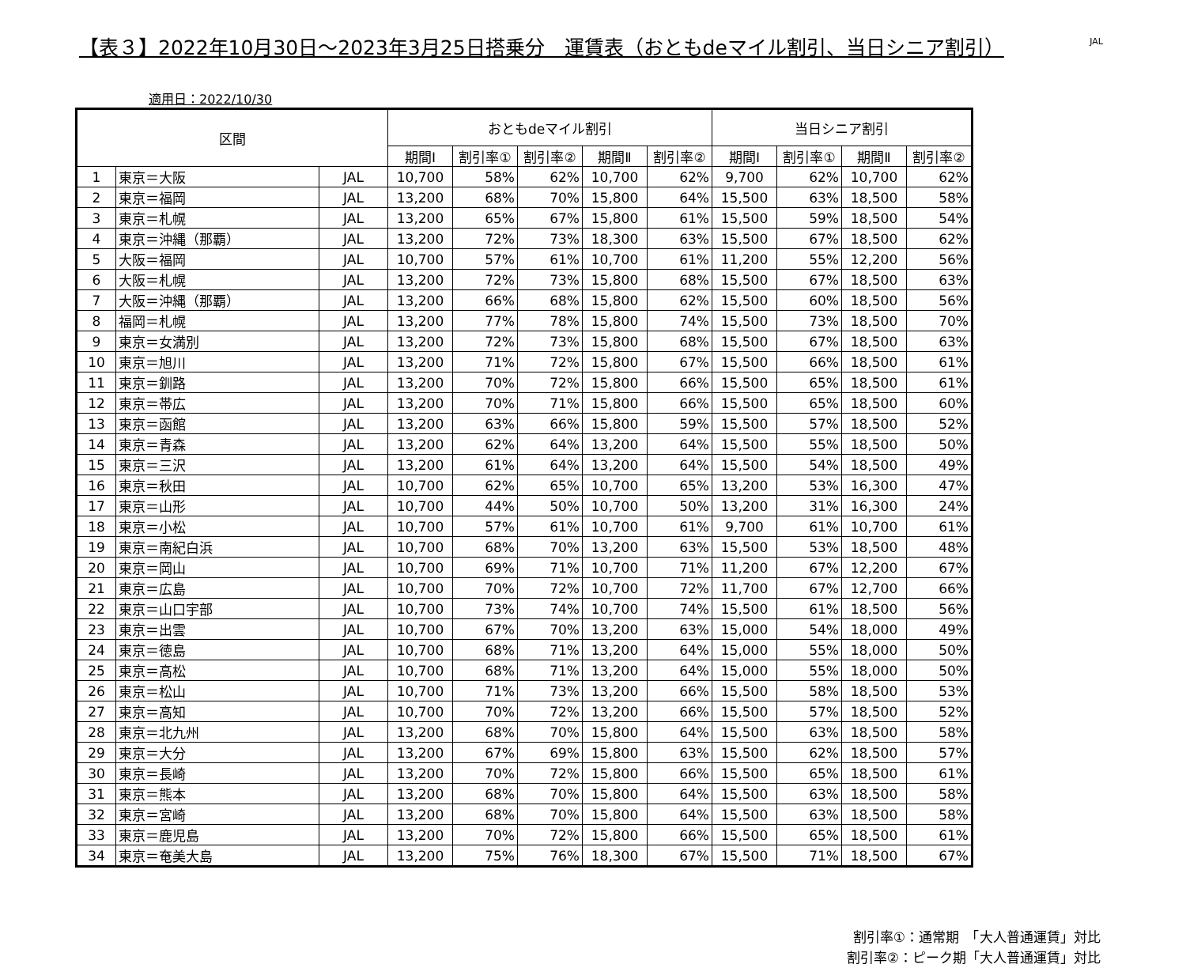【表３】2022年10月30日～2023年3月25日搭乗分　運賃表（おともdeマイル割引、当日シニア割引）
JAL
適用日：2022/10/30
| 区間 | | | おともdeマイル割引 | | | | | 当日シニア割引 | | | |
| --- | --- | --- | --- | --- | --- | --- | --- | --- | --- | --- | --- |
| | | | 期間Ⅰ | 割引率① | 割引率② | 期間Ⅱ | 割引率② | 期間Ⅰ | 割引率① | 期間Ⅱ | 割引率② |
| 1 | 東京＝大阪 | JAL | 10,700 | 58% | 62% | 10,700 | 62% | 9,700 | 62% | 10,700 | 62% |
| 2 | 東京＝福岡 | JAL | 13,200 | 68% | 70% | 15,800 | 64% | 15,500 | 63% | 18,500 | 58% |
| 3 | 東京＝札幌 | JAL | 13,200 | 65% | 67% | 15,800 | 61% | 15,500 | 59% | 18,500 | 54% |
| 4 | 東京＝沖縄（那覇） | JAL | 13,200 | 72% | 73% | 18,300 | 63% | 15,500 | 67% | 18,500 | 62% |
| 5 | 大阪＝福岡 | JAL | 10,700 | 57% | 61% | 10,700 | 61% | 11,200 | 55% | 12,200 | 56% |
| 6 | 大阪＝札幌 | JAL | 13,200 | 72% | 73% | 15,800 | 68% | 15,500 | 67% | 18,500 | 63% |
| 7 | 大阪＝沖縄（那覇） | JAL | 13,200 | 66% | 68% | 15,800 | 62% | 15,500 | 60% | 18,500 | 56% |
| 8 | 福岡＝札幌 | JAL | 13,200 | 77% | 78% | 15,800 | 74% | 15,500 | 73% | 18,500 | 70% |
| 9 | 東京＝女満別 | JAL | 13,200 | 72% | 73% | 15,800 | 68% | 15,500 | 67% | 18,500 | 63% |
| 10 | 東京＝旭川 | JAL | 13,200 | 71% | 72% | 15,800 | 67% | 15,500 | 66% | 18,500 | 61% |
| 11 | 東京＝釧路 | JAL | 13,200 | 70% | 72% | 15,800 | 66% | 15,500 | 65% | 18,500 | 61% |
| 12 | 東京＝帯広 | JAL | 13,200 | 70% | 71% | 15,800 | 66% | 15,500 | 65% | 18,500 | 60% |
| 13 | 東京＝函館 | JAL | 13,200 | 63% | 66% | 15,800 | 59% | 15,500 | 57% | 18,500 | 52% |
| 14 | 東京＝青森 | JAL | 13,200 | 62% | 64% | 13,200 | 64% | 15,500 | 55% | 18,500 | 50% |
| 15 | 東京＝三沢 | JAL | 13,200 | 61% | 64% | 13,200 | 64% | 15,500 | 54% | 18,500 | 49% |
| 16 | 東京＝秋田 | JAL | 10,700 | 62% | 65% | 10,700 | 65% | 13,200 | 53% | 16,300 | 47% |
| 17 | 東京＝山形 | JAL | 10,700 | 44% | 50% | 10,700 | 50% | 13,200 | 31% | 16,300 | 24% |
| 18 | 東京＝小松 | JAL | 10,700 | 57% | 61% | 10,700 | 61% | 9,700 | 61% | 10,700 | 61% |
| 19 | 東京＝南紀白浜 | JAL | 10,700 | 68% | 70% | 13,200 | 63% | 15,500 | 53% | 18,500 | 48% |
| 20 | 東京＝岡山 | JAL | 10,700 | 69% | 71% | 10,700 | 71% | 11,200 | 67% | 12,200 | 67% |
| 21 | 東京＝広島 | JAL | 10,700 | 70% | 72% | 10,700 | 72% | 11,700 | 67% | 12,700 | 66% |
| 22 | 東京＝山口宇部 | JAL | 10,700 | 73% | 74% | 10,700 | 74% | 15,500 | 61% | 18,500 | 56% |
| 23 | 東京＝出雲 | JAL | 10,700 | 67% | 70% | 13,200 | 63% | 15,000 | 54% | 18,000 | 49% |
| 24 | 東京＝徳島 | JAL | 10,700 | 68% | 71% | 13,200 | 64% | 15,000 | 55% | 18,000 | 50% |
| 25 | 東京＝高松 | JAL | 10,700 | 68% | 71% | 13,200 | 64% | 15,000 | 55% | 18,000 | 50% |
| 26 | 東京＝松山 | JAL | 10,700 | 71% | 73% | 13,200 | 66% | 15,500 | 58% | 18,500 | 53% |
| 27 | 東京＝高知 | JAL | 10,700 | 70% | 72% | 13,200 | 66% | 15,500 | 57% | 18,500 | 52% |
| 28 | 東京＝北九州 | JAL | 13,200 | 68% | 70% | 15,800 | 64% | 15,500 | 63% | 18,500 | 58% |
| 29 | 東京＝大分 | JAL | 13,200 | 67% | 69% | 15,800 | 63% | 15,500 | 62% | 18,500 | 57% |
| 30 | 東京＝長崎 | JAL | 13,200 | 70% | 72% | 15,800 | 66% | 15,500 | 65% | 18,500 | 61% |
| 31 | 東京＝熊本 | JAL | 13,200 | 68% | 70% | 15,800 | 64% | 15,500 | 63% | 18,500 | 58% |
| 32 | 東京＝宮崎 | JAL | 13,200 | 68% | 70% | 15,800 | 64% | 15,500 | 63% | 18,500 | 58% |
| 33 | 東京＝鹿児島 | JAL | 13,200 | 70% | 72% | 15,800 | 66% | 15,500 | 65% | 18,500 | 61% |
| 34 | 東京＝奄美大島 | JAL | 13,200 | 75% | 76% | 18,300 | 67% | 15,500 | 71% | 18,500 | 67% |
割引率①：通常期　「大人普通運賃」対比
割引率②：ピーク期「大人普通運賃」対比